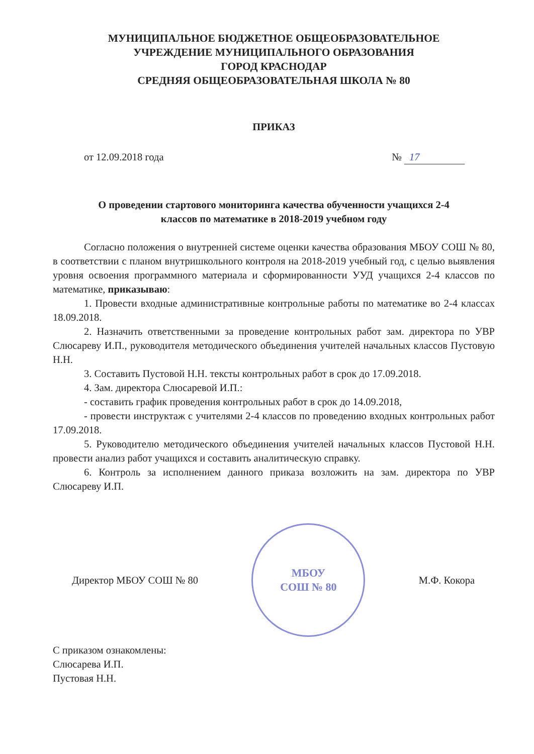МУНИЦИПАЛЬНОЕ БЮДЖЕТНОЕ ОБЩЕОБРАЗОВАТЕЛЬНОЕ
УЧРЕЖДЕНИЕ МУНИЦИПАЛЬНОГО ОБРАЗОВАНИЯ
ГОРОД КРАСНОДАР
СРЕДНЯЯ ОБЩЕОБРАЗОВАТЕЛЬНАЯ ШКОЛА № 80
ПРИКАЗ
от 12.09.2018 года № 17
О проведении стартового мониторинга качества обученности учащихся 2-4
классов по математике в 2018-2019 учебном году
Согласно положения о внутренней системе оценки качества образования МБОУ СОШ № 80, в соответствии с планом внутришкольного контроля на 2018-2019 учебный год, с целью выявления уровня освоения программного материала и сформированности УУД учащихся 2-4 классов по математике, приказываю:
1. Провести входные административные контрольные работы по математике во 2-4 классах 18.09.2018.
2. Назначить ответственными за проведение контрольных работ зам. директора по УВР Слюсареву И.П., руководителя методического объединения учителей начальных классов Пустовую Н.Н.
3. Составить Пустовой Н.Н. тексты контрольных работ в срок до 17.09.2018.
4. Зам. директора Слюсаревой И.П.:
- составить график проведения контрольных работ в срок до 14.09.2018,
- провести инструктаж с учителями 2-4 классов по проведению входных контрольных работ 17.09.2018.
5. Руководителю методического объединения учителей начальных классов Пустовой Н.Н. провести анализ работ учащихся и составить аналитическую справку.
6. Контроль за исполнением данного приказа возложить на зам. директора по УВР Слюсареву И.П.
Директор МБОУ СОШ № 80
МБОУ
СОШ № 80
М.Ф. Кокора
С приказом ознакомлены:
Слюсарева И.П.
Пустовая Н.Н.